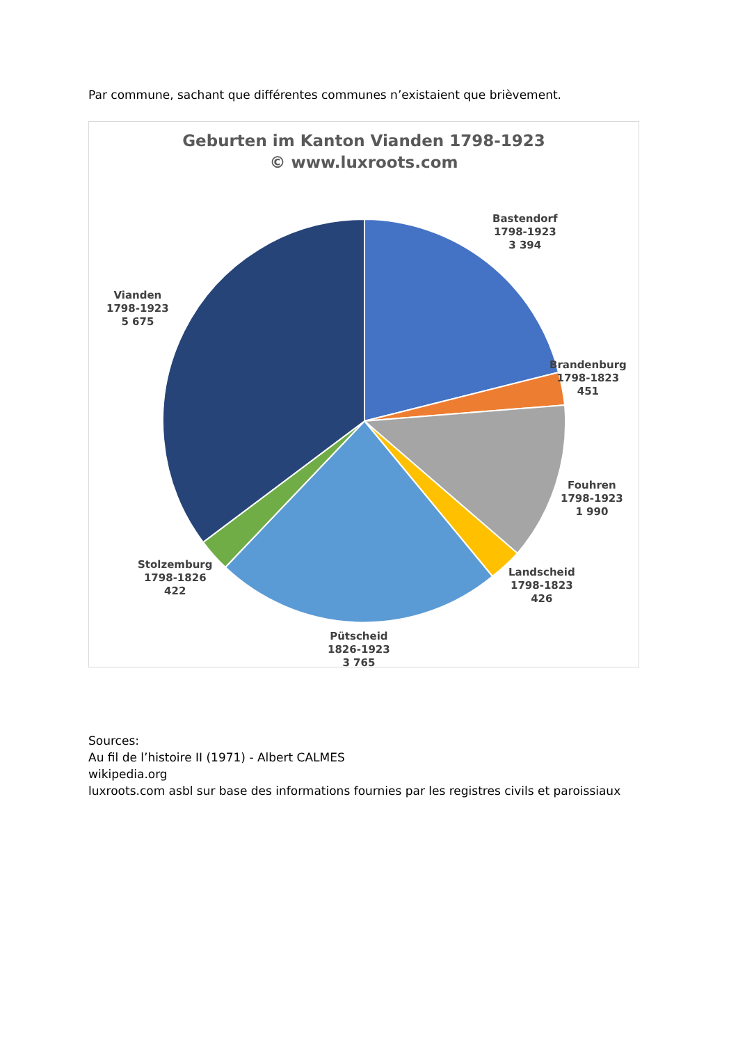Par commune, sachant que différentes communes n’existaient que brièvement.
Geburten im Kanton Vianden 1798-1923
© www.luxroots.com
Bastendorf
1798-1923
3 394
Brandenburg
1798-1823
451
Fouhren
1798-1923
1 990
Landscheid
1798-1823
426
Pütscheid
1826-1923
3 765
Stolzemburg
1798-1826
422
Vianden
1798-1923
5 675
Sources:
Au fil de l’histoire II (1971) - Albert CALMES
wikipedia.org
luxroots.com asbl sur base des informations fournies par les registres civils et paroissiaux